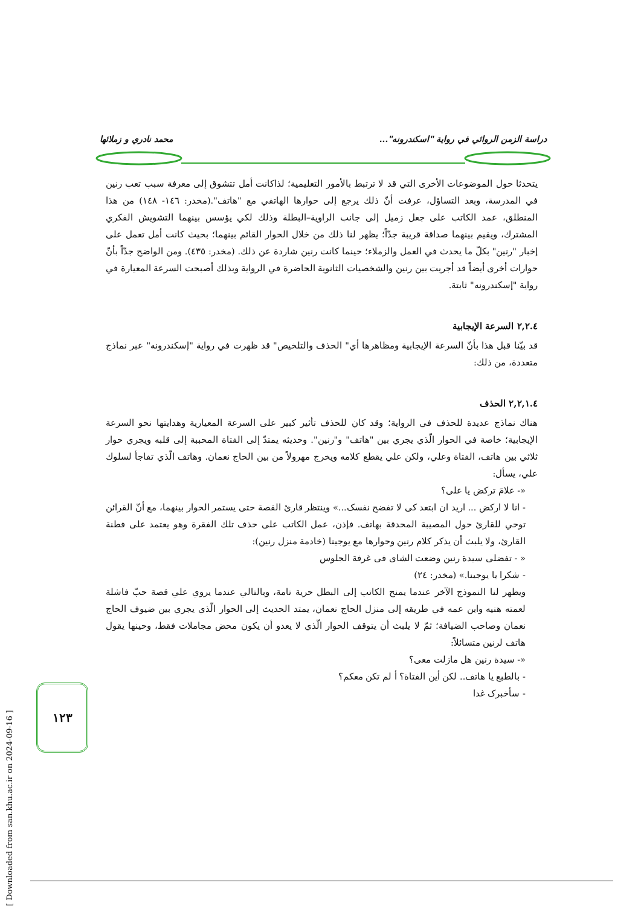دراسة الزمن الروائي في رواية "اسكندرونه"... محمد نادري و زملائها
يتحدثا حول الموضوعات الأخرى التي قد لا ترتبط بالأمور التعليمية؛ لذاكانت أمل تتشوق إلى معرفة سبب تعب رنين في المدرسة، وبعد التساؤل، عرفت أنّ ذلك يرجع إلى حوارها الهاتفي مع "هاتف".(مخدر: ١٤٦- ١٤٨) من هذا المنطلق، عمد الكاتب على جعل زميل إلى جانب الراوية–البطلة وذلك لكي يؤسس بينهما التشويش الفكري المشترك، ويقيم بينهما صداقة قريبة جدّاً؛ يظهر لنا ذلك من خلال الحوار القائم بينهما؛ بحيث كانت أمل تعمل على إخبار "رنين" بكلّ ما يحدث في العمل والزملاء؛ حينما كانت رنين شاردة عن ذلك. (مخدر: ٤٣٥). ومن الواضح جدّاً بأنّ حوارات أخرى أيضاً قد أجريت بين رنين والشخصيات الثانوية الحاضرة في الرواية وبذلك أصبحت السرعة المعيارة في رواية "إسكندرونه" ثابتة.
٢,٢.٤ السرعة الإيجابية
قد بيّنا قبل هذا بأنّ السرعة الإيجابية ومظاهرها أي" الحذف والتلخيص" قد ظهرت في رواية "إسكندرونه" عبر نماذج متعددة، من ذلك:
٢,٢,١.٤ الحذف
هناك نماذج عديدة للحذف في الرواية؛ وقد كان للحذف تأثير كبير على السرعة المعيارية وهدايتها نحو السرعة الإيجابية؛ خاصة في الحوار الّذي يجري بين "هاتف" و"رنين". وحديثه يمتدّ إلى الفتاة المحببة إلى قلبه ويجري حوار ثلاثي بين هاتف، الفتاة وعلي، ولكن علي يقطع كلامه ويخرج مهرولاً من بين الحاج نعمان. وهاتف الّذي تفاجأ لسلوك علي، يسأل:
«- علامَ تركض يا على؟
- انا لا اركض ... اريد ان ابتعد كى لا تفضح نفسک...» وينتظر قارئ القصة حتى يستمر الحوار بينهما، مع أنّ القرائن توحي للقارئ حول المصيبة المحدقة بهاتف. فإذن، عمل الكاتب على حذف تلك الفقرة وهو يعتمد على فطنة القارئ، ولا يلبث أن يذكر كلام رنين وحوارها مع يوجينا (خادمة منزل رنين):
« - تفضلى سيدة رنين وضعت الشاى فى غرفة الجلوس
- شكرا يا يوجينا.» (مخدر: ٢٤)
ويظهر لنا النموذج الآخر عندما يمنح الكاتب إلى البطل حرية تامة، وبالتالي عندما يروي علي قصة حبّ فاشلة لعمته هنيه وابن عمه في طريقه إلى منزل الحاج نعمان، يمتد الحديث إلى الحوار الّذي يجري بين ضيوف الحاج نعمان وصاحب الضيافة؛ ثمّ لا يلبث أن يتوقف الحوار الّذي لا يعدو أن يكون محض مجاملات فقط، وحينها يقول هاتف لرنين متسائلاً:
«- سيدة رنين هل مازلت معى؟
- بالطبع يا هاتف.. لكن أين الفتاة؟ أ لم تكن معكم؟
- سأخبرک غدا
١٢٣
[ Downloaded from san.khu.ac.ir on 2024-09-16 ]